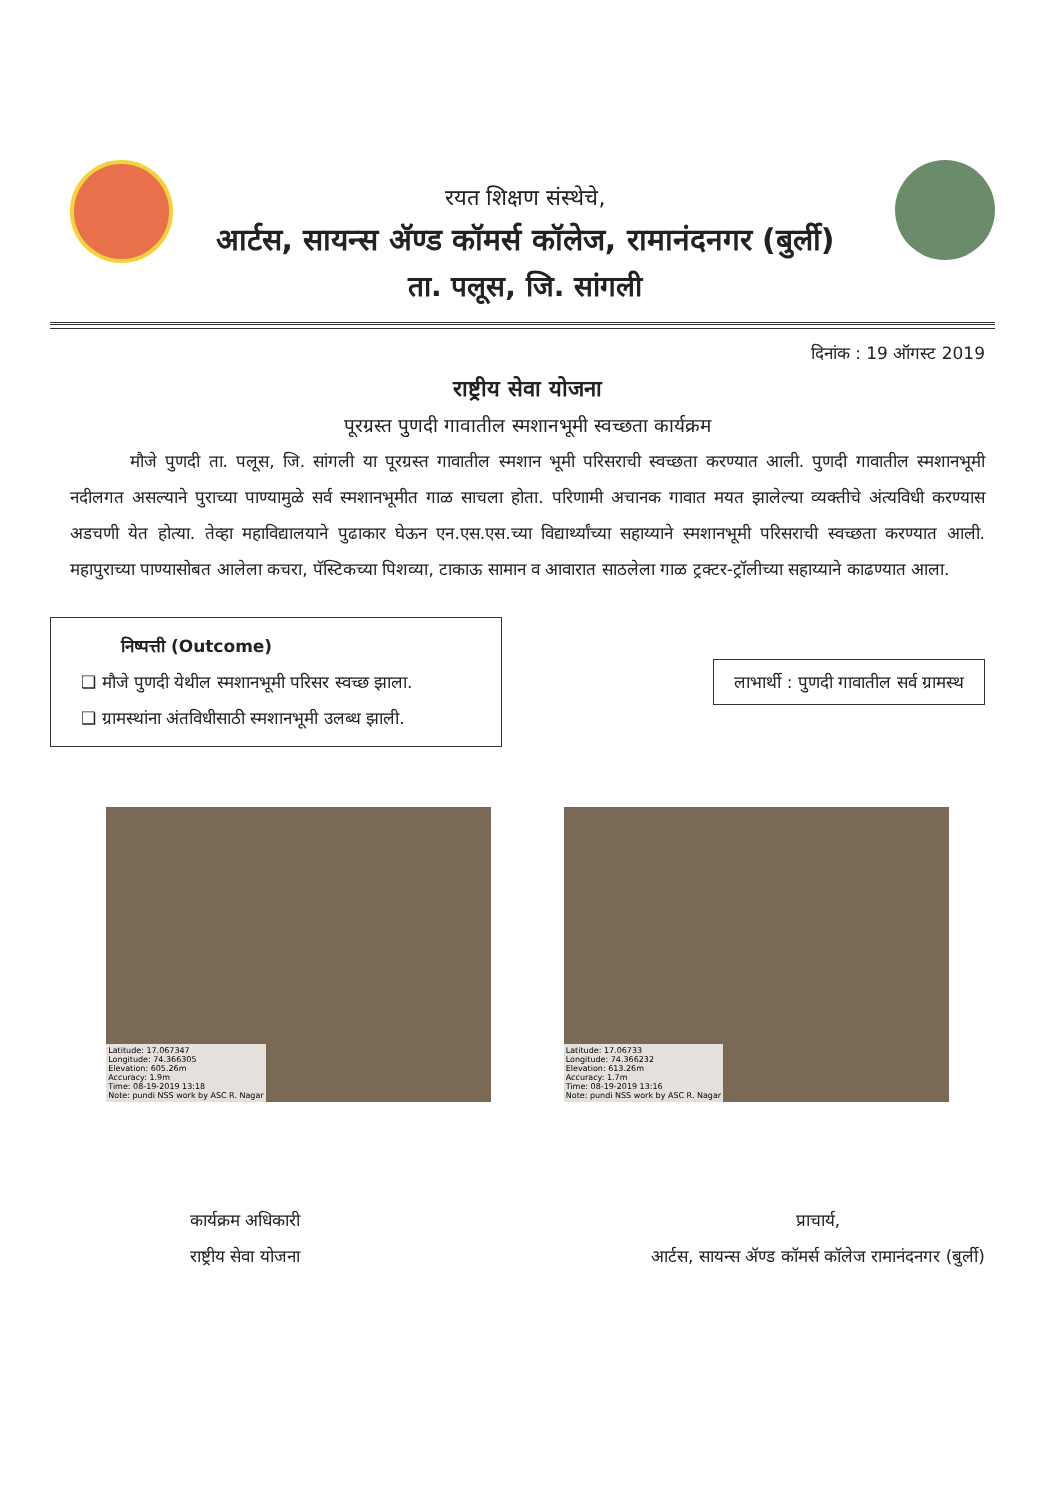रयत शिक्षण संस्थेचे,
आर्टस, सायन्स ॲण्ड कॉमर्स कॉलेज, रामानंदनगर (बुर्ली)
ता. पलूस, जि. सांगली
दिनांक : 19 ऑगस्ट 2019
राष्ट्रीय सेवा योजना
पूरग्रस्त पुणदी गावातील स्मशानभूमी स्वच्छता कार्यक्रम
मौजे पुणदी ता. पलूस, जि. सांगली या पूरग्रस्त गावातील स्मशान भूमी परिसराची स्वच्छता करण्यात आली. पुणदी गावातील स्मशानभूमी नदीलगत असल्याने पुराच्या पाण्यामुळे सर्व स्मशानभूमीत गाळ साचला होता. परिणामी अचानक गावात मयत झालेल्या व्यक्तीचे अंत्यविधी करण्यास अडचणी येत होत्या. तेव्हा महाविद्यालयाने पुढाकार घेऊन एन.एस.एस.च्या विद्यार्थ्यांच्या सहाय्याने स्मशानभूमी परिसराची स्वच्छता करण्यात आली. महापुराच्या पाण्यासोबत आलेला कचरा, पॅस्टिकच्या पिशव्या, टाकाऊ सामान व आवारात साठलेला गाळ ट्रक्टर-ट्रॉलीच्या सहाय्याने काढण्यात आला.
निष्पत्ती (Outcome)
❑ मौजे पुणदी येथील स्मशानभूमी परिसर स्वच्छ झाला.
❑ ग्रामस्थांना अंतविधीसाठी स्मशानभूमी उलब्ध झाली.
लाभार्थी : पुणदी गावातील सर्व ग्रामस्थ
Latitude: 17.067347
Longitude: 74.366305
Elevation: 605.26m
Accuracy: 1.9m
Time: 08-19-2019 13:18
Note: pundi NSS work by ASC R. Nagar
Latitude: 17.06733
Longitude: 74.366232
Elevation: 613.26m
Accuracy: 1.7m
Time: 08-19-2019 13:16
Note: pundi NSS work by ASC R. Nagar
कार्यक्रम अधिकारी
राष्ट्रीय सेवा योजना
प्राचार्य,
आर्टस, सायन्स ॲण्ड कॉमर्स कॉलेज रामानंदनगर (बुर्ली)